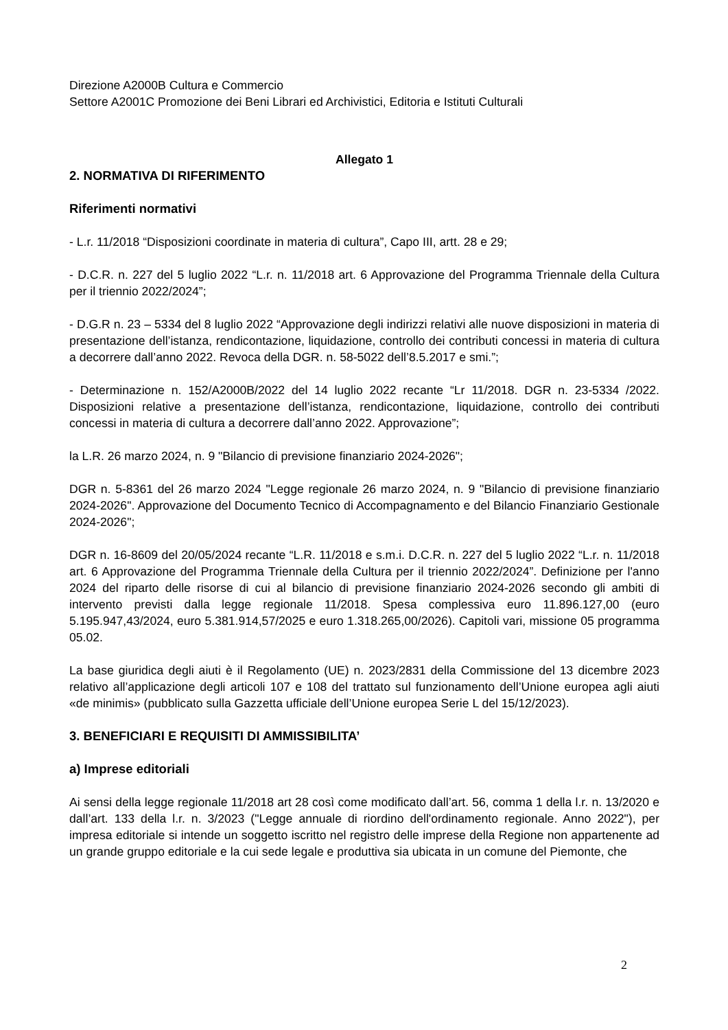Direzione A2000B Cultura e Commercio
Settore A2001C Promozione dei Beni Librari ed Archivistici, Editoria e Istituti Culturali
Allegato 1
2. NORMATIVA DI RIFERIMENTO
Riferimenti normativi
- L.r. 11/2018 “Disposizioni coordinate in materia di cultura”, Capo III, artt. 28 e 29;
- D.C.R. n. 227 del 5 luglio 2022 “L.r. n. 11/2018 art. 6 Approvazione del Programma Triennale della Cultura per il triennio 2022/2024”;
- D.G.R n. 23 – 5334 del 8 luglio 2022 “Approvazione degli indirizzi relativi alle nuove disposizioni in materia di presentazione dell’istanza, rendicontazione, liquidazione, controllo dei contributi concessi in materia di cultura a decorrere dall’anno 2022. Revoca della DGR. n. 58-5022 dell’8.5.2017 e smi.”;
- Determinazione n. 152/A2000B/2022 del 14 luglio 2022 recante “Lr 11/2018. DGR n. 23-5334 /2022. Disposizioni relative a presentazione dell’istanza, rendicontazione, liquidazione, controllo dei contributi concessi in materia di cultura a decorrere dall’anno 2022. Approvazione”;
la L.R. 26 marzo 2024, n. 9 "Bilancio di previsione finanziario 2024-2026";
DGR n. 5-8361 del 26 marzo 2024 "Legge regionale 26 marzo 2024, n. 9 "Bilancio di previsione finanziario 2024-2026". Approvazione del Documento Tecnico di Accompagnamento e del Bilancio Finanziario Gestionale 2024-2026";
DGR n. 16-8609 del 20/05/2024 recante “L.R. 11/2018 e s.m.i. D.C.R. n. 227 del 5 luglio 2022 “L.r. n. 11/2018 art. 6 Approvazione del Programma Triennale della Cultura per il triennio 2022/2024”. Definizione per l'anno 2024 del riparto delle risorse di cui al bilancio di previsione finanziario 2024-2026 secondo gli ambiti di intervento previsti dalla legge regionale 11/2018. Spesa complessiva euro 11.896.127,00 (euro 5.195.947,43/2024, euro 5.381.914,57/2025 e euro 1.318.265,00/2026). Capitoli vari, missione 05 programma 05.02.
La base giuridica degli aiuti è il Regolamento (UE) n. 2023/2831 della Commissione del 13 dicembre 2023 relativo all’applicazione degli articoli 107 e 108 del trattato sul funzionamento dell’Unione europea agli aiuti «de minimis» (pubblicato sulla Gazzetta ufficiale dell’Unione europea Serie L del 15/12/2023).
3. BENEFICIARI E REQUISITI DI AMMISSIBILITA’
a) Imprese editoriali
Ai sensi della legge regionale 11/2018 art 28 così come modificato dall’art. 56, comma 1 della l.r. n. 13/2020 e dall’art. 133 della l.r. n. 3/2023 ("Legge annuale di riordino dell'ordinamento regionale. Anno 2022"), per impresa editoriale si intende un soggetto iscritto nel registro delle imprese della Regione non appartenente ad un grande gruppo editoriale e la cui sede legale e produttiva sia ubicata in un comune del Piemonte, che
2